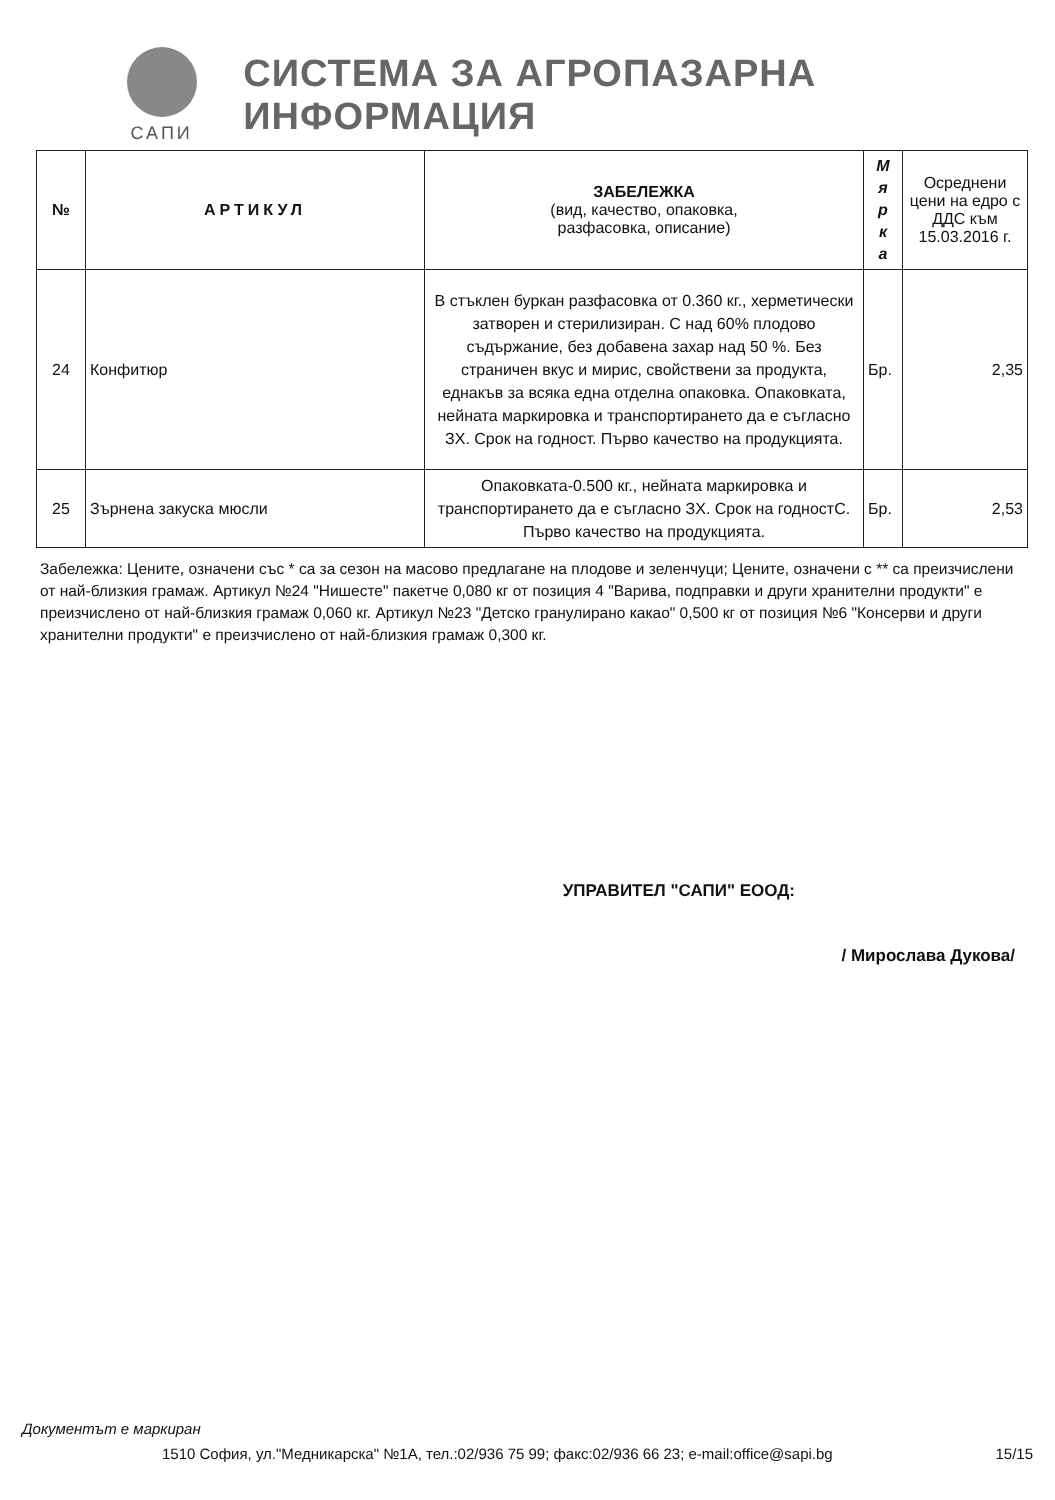САПИ
СИСТЕМА ЗА АГРОПАЗАРНА ИНФОРМАЦИЯ
| № | АРТИКУЛ | ЗАБЕЛЕЖКА (вид, качество, опаковка, разфасовка, описание) | М я р к а | Осреднени цени на едро с ДДС към 15.03.2016 г. |
| --- | --- | --- | --- | --- |
| 24 | Конфитюр | В стъклен буркан разфасовка от 0.360 кг., херметически затворен и стерилизиран. С над 60% плодово съдържание, без добавена захар над 50 %. Без страничен вкус и мирис, свойствени за продукта, еднакъв за всяка една отделна опаковка. Опаковката, нейната маркировка и транспортирането да е съгласно ЗХ. Срок на годност. Първо качество на продукцията. | Бр. | 2,35 |
| 25 | Зърнена закуска мюсли | Опаковката-0.500 кг., нейната маркировка и транспортирането да е съгласно ЗХ. Срок на годностС. Първо качество на продукцията. | Бр. | 2,53 |
Забележка: Цените, означени със * са за сезон на масово предлагане на плодове и зеленчуци; Цените, означени с ** са преизчислени от най-близкия грамаж. Артикул №24 "Нишесте" пакетче 0,080 кг от позиция 4 "Варива, подправки и други хранителни продукти" е преизчислено от най-близкия грамаж 0,060 кг. Артикул №23 "Детско гранулирано какао" 0,500 кг от позиция №6 "Консерви и други хранителни продукти" е преизчислено от най-близкия грамаж 0,300 кг.
УПРАВИТЕЛ "САПИ" ЕООД:
/ Мирослава Дукова/
Документът е маркиран
1510 София, ул."Медникарска" №1А, тел.:02/936 75 99; факс:02/936 66 23; e-mail:office@sapi.bg 15/15